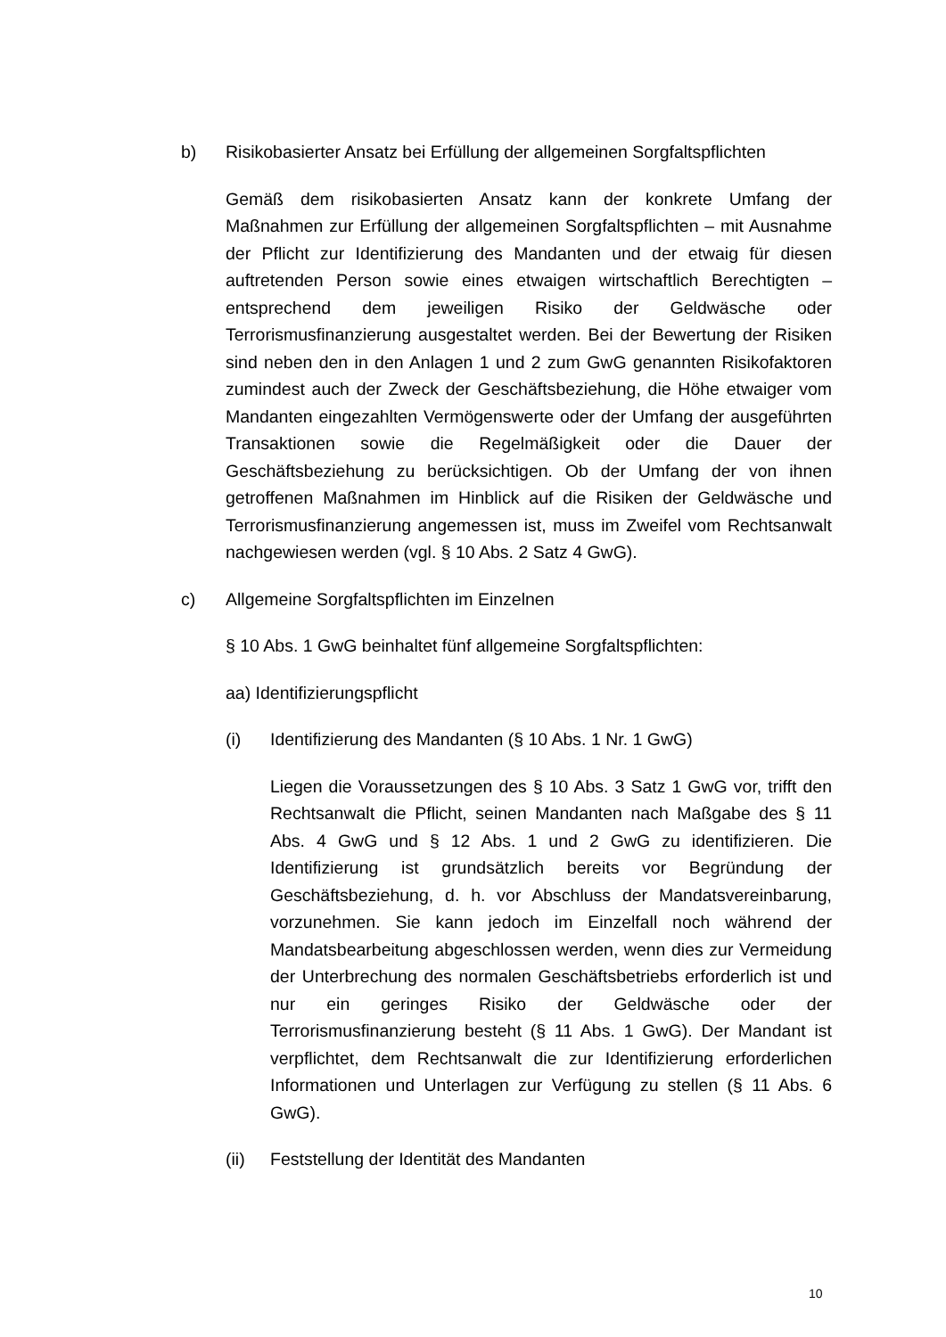b) Risikobasierter Ansatz bei Erfüllung der allgemeinen Sorgfaltspflichten
Gemäß dem risikobasierten Ansatz kann der konkrete Umfang der Maßnahmen zur Erfüllung der allgemeinen Sorgfaltspflichten – mit Ausnahme der Pflicht zur Identifizierung des Mandanten und der etwaig für diesen auftretenden Person sowie eines etwaigen wirtschaftlich Berechtigten – entsprechend dem jeweiligen Risiko der Geldwäsche oder Terrorismusfinanzierung ausgestaltet werden. Bei der Bewertung der Risiken sind neben den in den Anlagen 1 und 2 zum GwG genannten Risikofaktoren zumindest auch der Zweck der Geschäftsbeziehung, die Höhe etwaiger vom Mandanten eingezahlten Vermögenswerte oder der Umfang der ausgeführten Transaktionen sowie die Regelmäßigkeit oder die Dauer der Geschäftsbeziehung zu berücksichtigen. Ob der Umfang der von ihnen getroffenen Maßnahmen im Hinblick auf die Risiken der Geldwäsche und Terrorismusfinanzierung angemessen ist, muss im Zweifel vom Rechtsanwalt nachgewiesen werden (vgl. § 10 Abs. 2 Satz 4 GwG).
c) Allgemeine Sorgfaltspflichten im Einzelnen
§ 10 Abs. 1 GwG beinhaltet fünf allgemeine Sorgfaltspflichten:
aa) Identifizierungspflicht
(i) Identifizierung des Mandanten (§ 10 Abs. 1 Nr. 1 GwG)
Liegen die Voraussetzungen des § 10 Abs. 3 Satz 1 GwG vor, trifft den Rechtsanwalt die Pflicht, seinen Mandanten nach Maßgabe des § 11 Abs. 4 GwG und § 12 Abs. 1 und 2 GwG zu identifizieren. Die Identifizierung ist grundsätzlich bereits vor Begründung der Geschäftsbeziehung, d. h. vor Abschluss der Mandatsvereinbarung, vorzunehmen. Sie kann jedoch im Einzelfall noch während der Mandatsbearbeitung abgeschlossen werden, wenn dies zur Vermeidung der Unterbrechung des normalen Geschäftsbetriebs erforderlich ist und nur ein geringes Risiko der Geldwäsche oder der Terrorismusfinanzierung besteht (§ 11 Abs. 1 GwG). Der Mandant ist verpflichtet, dem Rechtsanwalt die zur Identifizierung erforderlichen Informationen und Unterlagen zur Verfügung zu stellen (§ 11 Abs. 6 GwG).
(ii) Feststellung der Identität des Mandanten
10